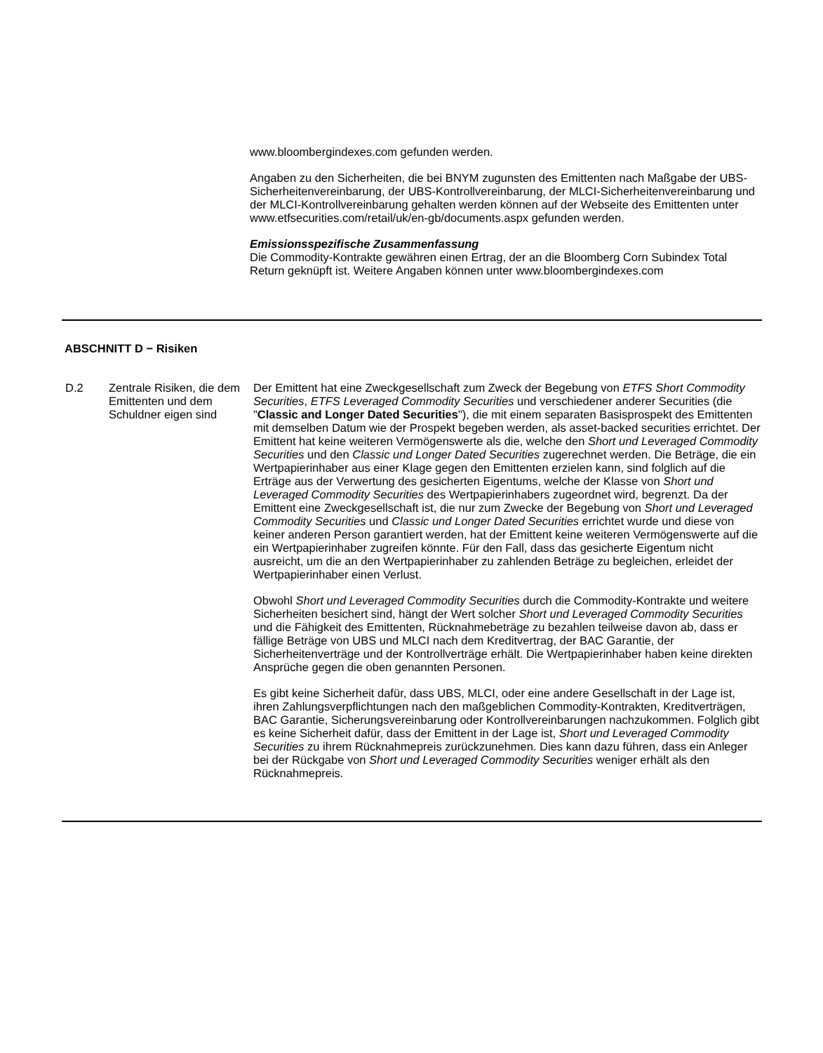www.bloombergindexes.com gefunden werden.
Angaben zu den Sicherheiten, die bei BNYM zugunsten des Emittenten nach Maßgabe der UBS-Sicherheitenvereinbarung, der UBS-Kontrollvereinbarung, der MLCI-Sicherheitenvereinbarung und der MLCI-Kontrollvereinbarung gehalten werden können auf der Webseite des Emittenten unter www.etfsecurities.com/retail/uk/en-gb/documents.aspx gefunden werden.
Emissionsspezifische Zusammenfassung
Die Commodity-Kontrakte gewähren einen Ertrag, der an die Bloomberg Corn Subindex Total Return geknüpft ist. Weitere Angaben können unter www.bloombergindexes.com
ABSCHNITT D − Risiken
| D.2 | Zentrale Risiken, die dem Emittenten und dem Schuldner eigen sind | Der Emittent hat eine Zweckgesellschaft zum Zweck der Begebung von ETFS Short Commodity Securities , ETFS Leveraged Commodity Securities und verschiedener anderer Securities (die " Classic and Longer Dated Securities "), die mit einem separaten Basisprospekt des Emittenten mit demselben Datum wie der Prospekt begeben werden, als asset-backed securities errichtet. Der Emittent hat keine weiteren Vermögenswerte als die, welche den Short und Leveraged Commodity Securities und den Classic und Longer Dated Securities zugerechnet werden. Die Beträge, die ein Wertpapierinhaber aus einer Klage gegen den Emittenten erzielen kann, sind folglich auf die Erträge aus der Verwertung des gesicherten Eigentums, welche der Klasse von Short und Leveraged Commodity Securities des Wertpapierinhabers zugeordnet wird, begrenzt. Da der Emittent eine Zweckgesellschaft ist, die nur zum Zwecke der Begebung von Short und Leveraged Commodity Securities und Classic und Longer Dated Securities errichtet wurde und diese von keiner anderen Person garantiert werden, hat der Emittent keine weiteren Vermögenswerte auf die ein Wertpapierinhaber zugreifen könnte. Für den Fall, dass das gesicherte Eigentum nicht ausreicht, um die an den Wertpapierinhaber zu zahlenden Beträge zu begleichen, erleidet der Wertpapierinhaber einen Verlust. Obwohl Short und Leveraged Commodity Securities durch die Commodity-Kontrakte und weitere Sicherheiten besichert sind, hängt der Wert solcher Short und Leveraged Commodity Securities und die Fähigkeit des Emittenten, Rücknahmebeträge zu bezahlen teilweise davon ab, dass er fällige Beträge von UBS und MLCI nach dem Kreditvertrag, der BAC Garantie, der Sicherheitenverträge und der Kontrollverträge erhält. Die Wertpapierinhaber haben keine direkten Ansprüche gegen die oben genannten Personen. Es gibt keine Sicherheit dafür, dass UBS, MLCI, oder eine andere Gesellschaft in der Lage ist, ihren Zahlungsverpflichtungen nach den maßgeblichen Commodity-Kontrakten, Kreditverträgen, BAC Garantie, Sicherungsvereinbarung oder Kontrollvereinbarungen nachzukommen. Folglich gibt es keine Sicherheit dafür, dass der Emittent in der Lage ist, Short und Leveraged Commodity Securities zu ihrem Rücknahmepreis zurückzunehmen. Dies kann dazu führen, dass ein Anleger bei der Rückgabe von Short und Leveraged Commodity Securities weniger erhält als den Rücknahmepreis. |